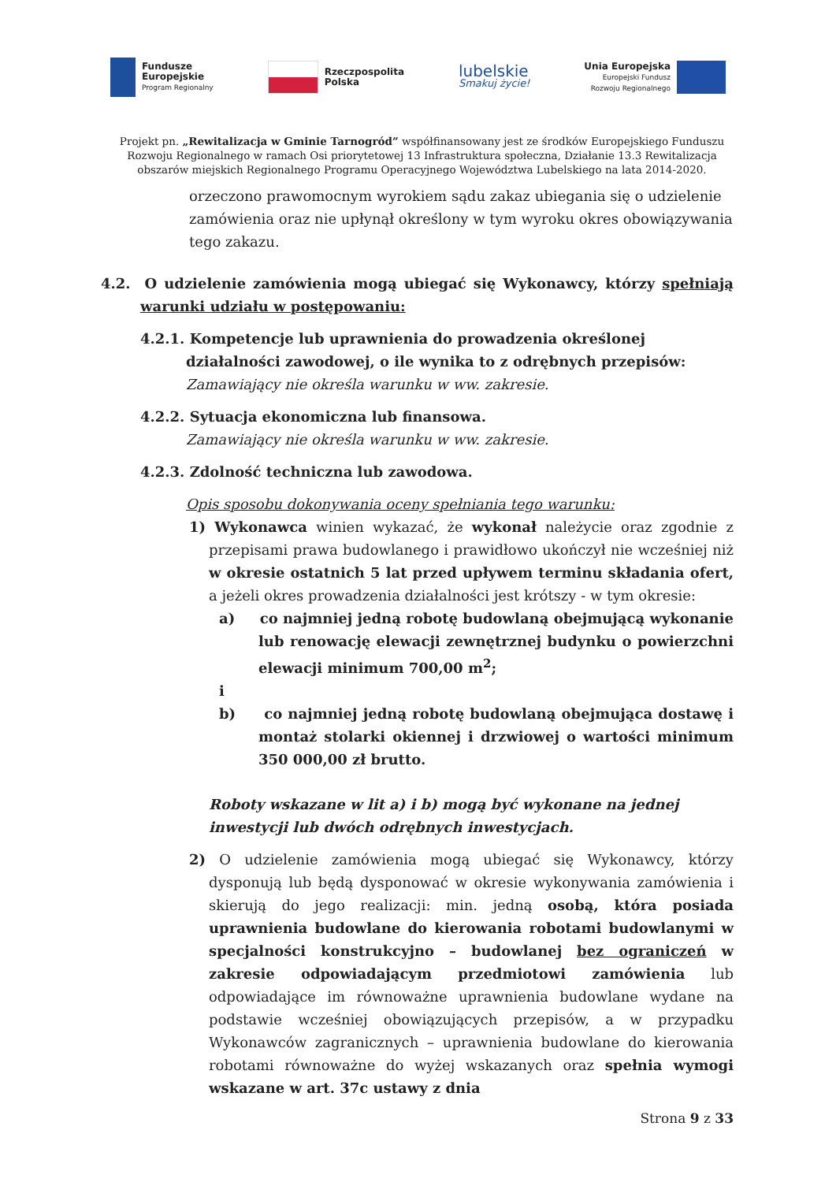Fundusze
Europejskie
Program Regionalny
Rzeczpospolita
Polska
lubelskie
Smakuj życie!
Unia Europejska
Europejski Fundusz
Rozwoju Regionalnego
Projekt pn. „Rewitalizacja w Gminie Tarnogród” współfinansowany jest ze środków Europejskiego Funduszu Rozwoju Regionalnego w ramach Osi priorytetowej 13 Infrastruktura społeczna, Działanie 13.3 Rewitalizacja obszarów miejskich Regionalnego Programu Operacyjnego Województwa Lubelskiego na lata 2014-2020.
orzeczono prawomocnym wyrokiem sądu zakaz ubiegania się o udzielenie zamówienia oraz nie upłynął określony w tym wyroku okres obowiązywania tego zakazu.
4.2. O udzielenie zamówienia mogą ubiegać się Wykonawcy, którzy spełniają warunki udziału w postępowaniu:
4.2.1. Kompetencje lub uprawnienia do prowadzenia określonej działalności zawodowej, o ile wynika to z odrębnych przepisów:
Zamawiający nie określa warunku w ww. zakresie.
4.2.2. Sytuacja ekonomiczna lub finansowa.
Zamawiający nie określa warunku w ww. zakresie.
4.2.3. Zdolność techniczna lub zawodowa.
Opis sposobu dokonywania oceny spełniania tego warunku:
1) Wykonawca winien wykazać, że wykonał należycie oraz zgodnie z przepisami prawa budowlanego i prawidłowo ukończył nie wcześniej niż w okresie ostatnich 5 lat przed upływem terminu składania ofert, a jeżeli okres prowadzenia działalności jest krótszy - w tym okresie:
a) co najmniej jedną robotę budowlaną obejmującą wykonanie lub renowację elewacji zewnętrznej budynku o powierzchni elewacji minimum 700,00 m<sup>2</sup>;
i
b) co najmniej jedną robotę budowlaną obejmująca dostawę i montaż stolarki okiennej i drzwiowej o wartości minimum 350 000,00 zł brutto.
Roboty wskazane w lit a) i b) mogą być wykonane na jednej inwestycji lub dwóch odrębnych inwestycjach.
2) O udzielenie zamówienia mogą ubiegać się Wykonawcy, którzy dysponują lub będą dysponować w okresie wykonywania zamówienia i skierują do jego realizacji: min. jedną osobą, która posiada uprawnienia budowlane do kierowania robotami budowlanymi w specjalności konstrukcyjno – budowlanej bez ograniczeń w zakresie odpowiadającym przedmiotowi zamówienia lub odpowiadające im równoważne uprawnienia budowlane wydane na podstawie wcześniej obowiązujących przepisów, a w przypadku Wykonawców zagranicznych – uprawnienia budowlane do kierowania robotami równoważne do wyżej wskazanych oraz spełnia wymogi wskazane w art. 37c ustawy z dnia
Strona 9 z 33